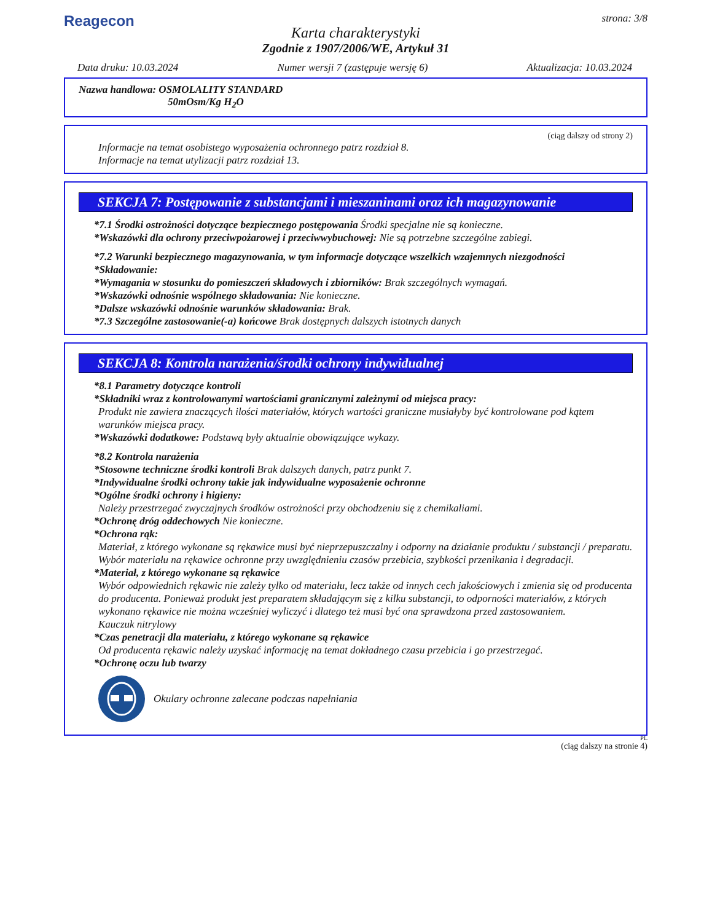Reagecon
strona: 3/8
Karta charakterystyki
Zgodnie z 1907/2006/WE, Artykuł 31
Data druku: 10.03.2024 Numer wersji 7 (zastępuje wersję 6) Aktualizacja: 10.03.2024
Nazwa handlowa: OSMOLALITY STANDARD
50mOsm/Kg H<sub>2</sub>O
(ciąg dalszy od strony 2)
Informacje na temat osobistego wyposażenia ochronnego patrz rozdział 8.
Informacje na temat utylizacji patrz rozdział 13.
SEKCJA 7: Postępowanie z substancjami i mieszaninami oraz ich magazynowanie
*7.1 Środki ostrożności dotyczące bezpiecznego postępowania Środki specjalne nie są konieczne.
*Wskazówki dla ochrony przeciwpożarowej i przeciwwybuchowej: Nie są potrzebne szczególne zabiegi.
*7.2 Warunki bezpiecznego magazynowania, w tym informacje dotyczące wszelkich wzajemnych niezgodności
*Składowanie:
*Wymagania w stosunku do pomieszczeń składowych i zbiorników: Brak szczególnych wymagań.
*Wskazówki odnośnie wspólnego składowania: Nie konieczne.
*Dalsze wskazówki odnośnie warunków składowania: Brak.
*7.3 Szczególne zastosowanie(-a) końcowe Brak dostępnych dalszych istotnych danych
SEKCJA 8: Kontrola narażenia/środki ochrony indywidualnej
*8.1 Parametry dotyczące kontroli
*Składniki wraz z kontrolowanymi wartościami granicznymi zależnymi od miejsca pracy:
Produkt nie zawiera znaczących ilości materiałów, których wartości graniczne musiałyby być kontrolowane pod kątem warunków miejsca pracy.
*Wskazówki dodatkowe: Podstawą były aktualnie obowiązujące wykazy.
*8.2 Kontrola narażenia
*Stosowne techniczne środki kontroli Brak dalszych danych, patrz punkt 7.
*Indywidualne środki ochrony takie jak indywidualne wyposażenie ochronne
*Ogólne środki ochrony i higieny:
Należy przestrzegać zwyczajnych środków ostrożności przy obchodzeniu się z chemikaliami.
*Ochronę dróg oddechowych Nie konieczne.
*Ochrona rąk:
Materiał, z którego wykonane są rękawice musi być nieprzepuszczalny i odporny na działanie produktu / substancji / preparatu.
Wybór materiału na rękawice ochronne przy uwzględnieniu czasów przebicia, szybkości przenikania i degradacji.
*Materiał, z którego wykonane są rękawice
Wybór odpowiednich rękawic nie zależy tylko od materiału, lecz także od innych cech jakościowych i zmienia się od producenta do producenta. Ponieważ produkt jest preparatem składającym się z kilku substancji, to odporności materiałów, z których wykonano rękawice nie można wcześniej wyliczyć i dlatego też musi być ona sprawdzona przed zastosowaniem.
Kauczuk nitrylowy
*Czas penetracji dla materiału, z którego wykonane są rękawice
Od producenta rękawic należy uzyskać informację na temat dokładnego czasu przebicia i go przestrzegać.
*Ochronę oczu lub twarzy
Okulary ochronne zalecane podczas napełniania
PL
(ciąg dalszy na stronie 4)